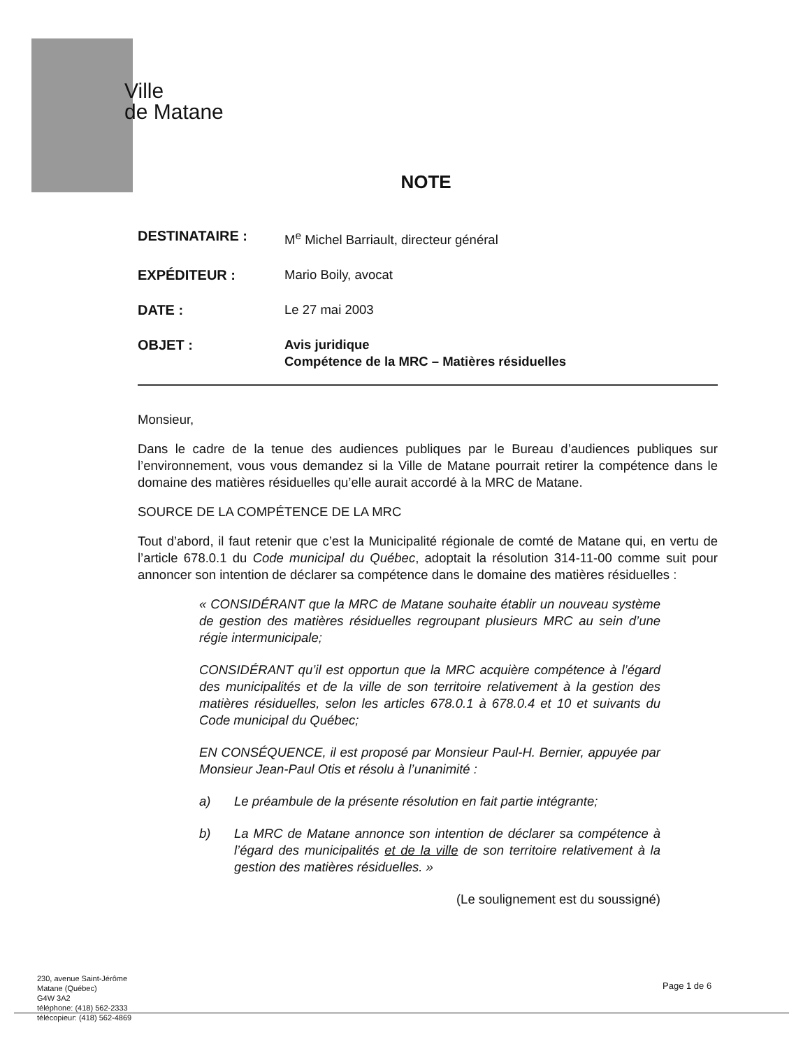Ville
de Matane
NOTE
DESTINATAIRE : M<sup>e</sup> Michel Barriault, directeur général
EXPÉDITEUR : Mario Boily, avocat
DATE : Le 27 mai 2003
OBJET : Avis juridique
Compétence de la MRC – Matières résiduelles
Monsieur,
Dans le cadre de la tenue des audiences publiques par le Bureau d’audiences publiques sur l’environnement, vous vous demandez si la Ville de Matane pourrait retirer la compétence dans le domaine des matières résiduelles qu’elle aurait accordé à la MRC de Matane.
SOURCE DE LA COMPÉTENCE DE LA MRC
Tout d’abord, il faut retenir que c’est la Municipalité régionale de comté de Matane qui, en vertu de l’article 678.0.1 du Code municipal du Québec, adoptait la résolution 314-11-00 comme suit pour annoncer son intention de déclarer sa compétence dans le domaine des matières résiduelles :
« CONSIDÉRANT que la MRC de Matane souhaite établir un nouveau système de gestion des matières résiduelles regroupant plusieurs MRC au sein d’une régie intermunicipale;
CONSIDÉRANT qu’il est opportun que la MRC acquière compétence à l’égard des municipalités et de la ville de son territoire relativement à la gestion des matières résiduelles, selon les articles 678.0.1 à 678.0.4 et 10 et suivants du Code municipal du Québec;
EN CONSÉQUENCE, il est proposé par Monsieur Paul-H. Bernier, appuyée par Monsieur Jean-Paul Otis et résolu à l’unanimité :
a) Le préambule de la présente résolution en fait partie intégrante;
b) La MRC de Matane annonce son intention de déclarer sa compétence à l’égard des municipalités et de la ville de son territoire relativement à la gestion des matières résiduelles. »
(Le soulignement est du soussigné)
230, avenue Saint-Jérôme
Matane (Québec)
G4W 3A2
téléphone: (418) 562-2333
télécopieur: (418) 562-4869
Page 1 de 6